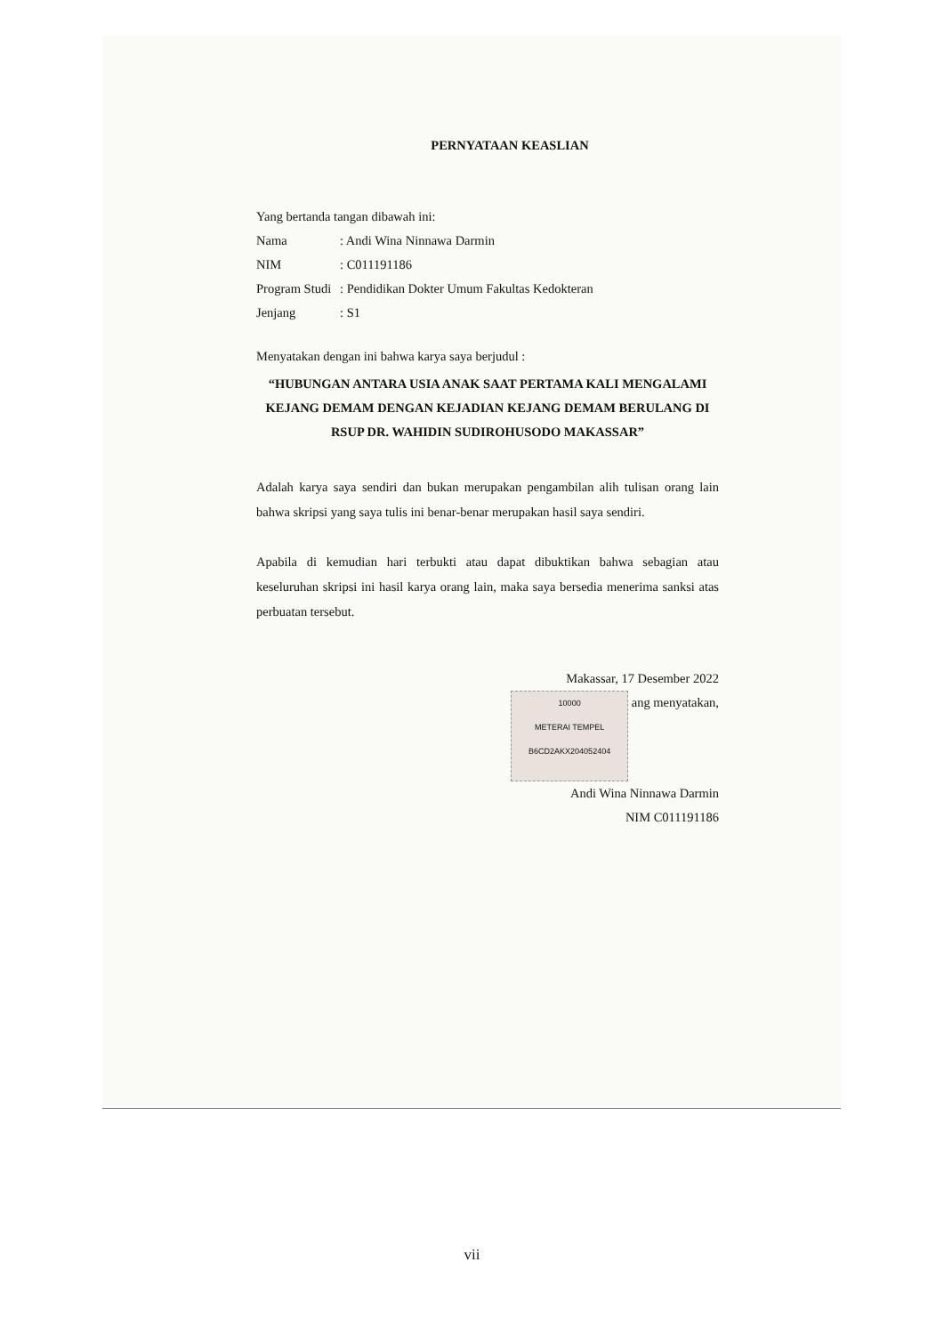PERNYATAAN KEASLIAN
Yang bertanda tangan dibawah ini:
Nama: Andi Wina Ninnawa Darmin
NIM: C011191186
Program Studi: Pendidikan Dokter Umum Fakultas Kedokteran
Jenjang: S1
Menyatakan dengan ini bahwa karya saya berjudul :
“HUBUNGAN ANTARA USIA ANAK SAAT PERTAMA KALI MENGALAMI KEJANG DEMAM DENGAN KEJADIAN KEJANG DEMAM BERULANG DI RSUP DR. WAHIDIN SUDIROHUSODO MAKASSAR”
Adalah karya saya sendiri dan bukan merupakan pengambilan alih tulisan orang lain bahwa skripsi yang saya tulis ini benar-benar merupakan hasil saya sendiri.
Apabila di kemudian hari terbukti atau dapat dibuktikan bahwa sebagian atau keseluruhan skripsi ini hasil karya orang lain, maka saya bersedia menerima sanksi atas perbuatan tersebut.
Makassar, 17 Desember 2022
10000
METERAI TEMPEL
B6CD2AKX204052404 ang menyatakan,
Andi Wina Ninnawa Darmin
NIM C011191186
vii